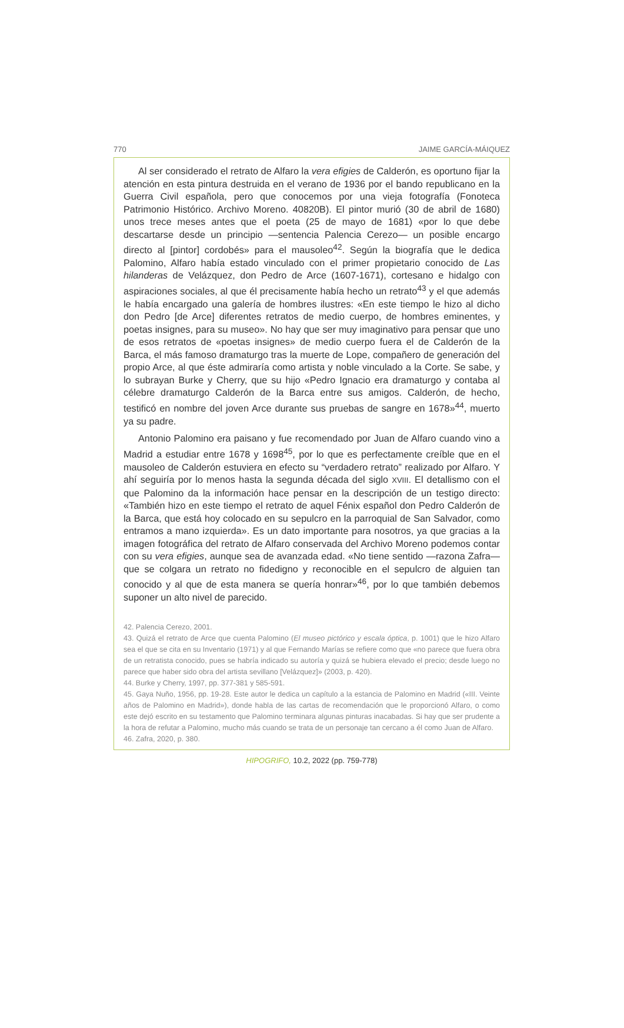770 JAIME GARCÍA-MÁIQUEZ
Al ser considerado el retrato de Alfaro la vera efigies de Calderón, es oportuno fijar la atención en esta pintura destruida en el verano de 1936 por el bando republicano en la Guerra Civil española, pero que conocemos por una vieja fotografía (Fonoteca Patrimonio Histórico. Archivo Moreno. 40820B). El pintor murió (30 de abril de 1680) unos trece meses antes que el poeta (25 de mayo de 1681) «por lo que debe descartarse desde un principio —sentencia Palencia Cerezo— un posible encargo directo al [pintor] cordobés» para el mausoleo<sup>42</sup>. Según la biografía que le dedica Palomino, Alfaro había estado vinculado con el primer propietario conocido de Las hilanderas de Velázquez, don Pedro de Arce (1607-1671), cortesano e hidalgo con aspiraciones sociales, al que él precisamente había hecho un retrato<sup>43</sup> y el que además le había encargado una galería de hombres ilustres: «En este tiempo le hizo al dicho don Pedro [de Arce] diferentes retratos de medio cuerpo, de hombres eminentes, y poetas insignes, para su museo». No hay que ser muy imaginativo para pensar que uno de esos retratos de «poetas insignes» de medio cuerpo fuera el de Calderón de la Barca, el más famoso dramaturgo tras la muerte de Lope, compañero de generación del propio Arce, al que éste admiraría como artista y noble vinculado a la Corte. Se sabe, y lo subrayan Burke y Cherry, que su hijo «Pedro Ignacio era dramaturgo y contaba al célebre dramaturgo Calderón de la Barca entre sus amigos. Calderón, de hecho, testificó en nombre del joven Arce durante sus pruebas de sangre en 1678»<sup>44</sup>, muerto ya su padre.
Antonio Palomino era paisano y fue recomendado por Juan de Alfaro cuando vino a Madrid a estudiar entre 1678 y 1698<sup>45</sup>, por lo que es perfectamente creíble que en el mausoleo de Calderón estuviera en efecto su “verdadero retrato” realizado por Alfaro. Y ahí seguiría por lo menos hasta la segunda década del siglo XVIII. El detallismo con el que Palomino da la información hace pensar en la descripción de un testigo directo: «También hizo en este tiempo el retrato de aquel Fénix español don Pedro Calderón de la Barca, que está hoy colocado en su sepulcro en la parroquial de San Salvador, como entramos a mano izquierda». Es un dato importante para nosotros, ya que gracias a la imagen fotográfica del retrato de Alfaro conservada del Archivo Moreno podemos contar con su vera efigies, aunque sea de avanzada edad. «No tiene sentido —razona Zafra— que se colgara un retrato no fidedigno y reconocible en el sepulcro de alguien tan conocido y al que de esta manera se quería honrar»<sup>46</sup>, por lo que también debemos suponer un alto nivel de parecido.
42. Palencia Cerezo, 2001.
43. Quizá el retrato de Arce que cuenta Palomino (El museo pictórico y escala óptica, p. 1001) que le hizo Alfaro sea el que se cita en su Inventario (1971) y al que Fernando Marías se refiere como que «no parece que fuera obra de un retratista conocido, pues se habría indicado su autoría y quizá se hubiera elevado el precio; desde luego no parece que haber sido obra del artista sevillano [Velázquez]» (2003, p. 420).
44. Burke y Cherry, 1997, pp. 377-381 y 585-591.
45. Gaya Nuño, 1956, pp. 19-28. Este autor le dedica un capítulo a la estancia de Palomino en Madrid («III. Veinte años de Palomino en Madrid»), donde habla de las cartas de recomendación que le proporcionó Alfaro, o como este dejó escrito en su testamento que Palomino terminara algunas pinturas inacabadas. Si hay que ser prudente a la hora de refutar a Palomino, mucho más cuando se trata de un personaje tan cercano a él como Juan de Alfaro.
46. Zafra, 2020, p. 380.
HIPOGRIFO, 10.2, 2022 (pp. 759-778)